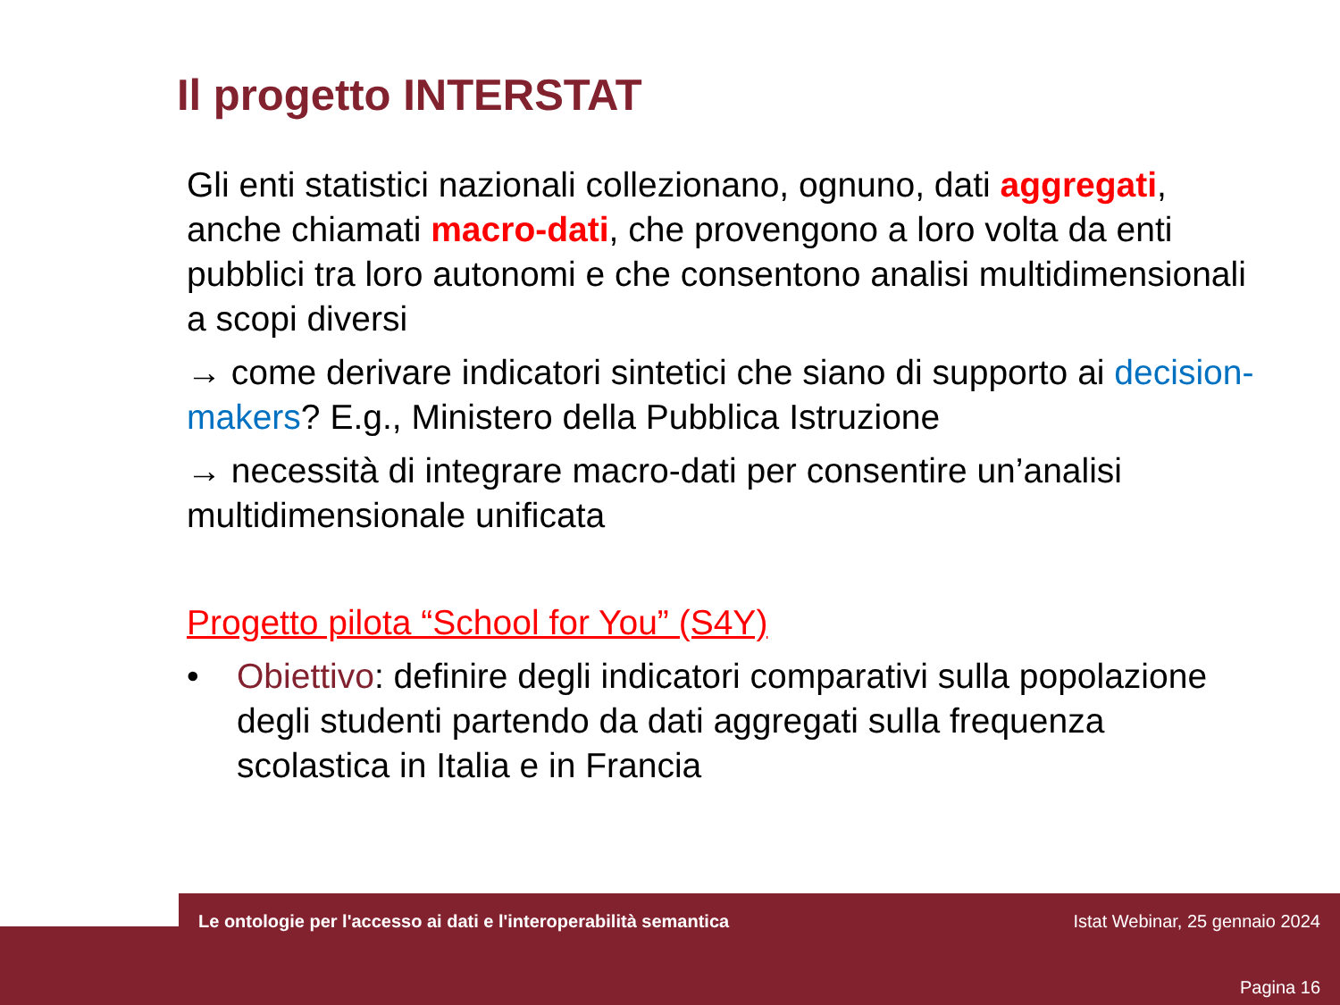Il progetto INTERSTAT
Gli enti statistici nazionali collezionano, ognuno, dati aggregati, anche chiamati macro-dati, che provengono a loro volta da enti pubblici tra loro autonomi e che consentono analisi multidimensionali a scopi diversi
→ come derivare indicatori sintetici che siano di supporto ai decision-makers? E.g., Ministero della Pubblica Istruzione
→ necessità di integrare macro-dati per consentire un’analisi multidimensionale unificata
Progetto pilota “School for You” (S4Y)
• Obiettivo: definire degli indicatori comparativi sulla popolazione degli studenti partendo da dati aggregati sulla frequenza scolastica in Italia e in Francia
Le ontologie per l'accesso ai dati e l'interoperabilità semantica
Istat Webinar, 25 gennaio 2024
Pagina 16